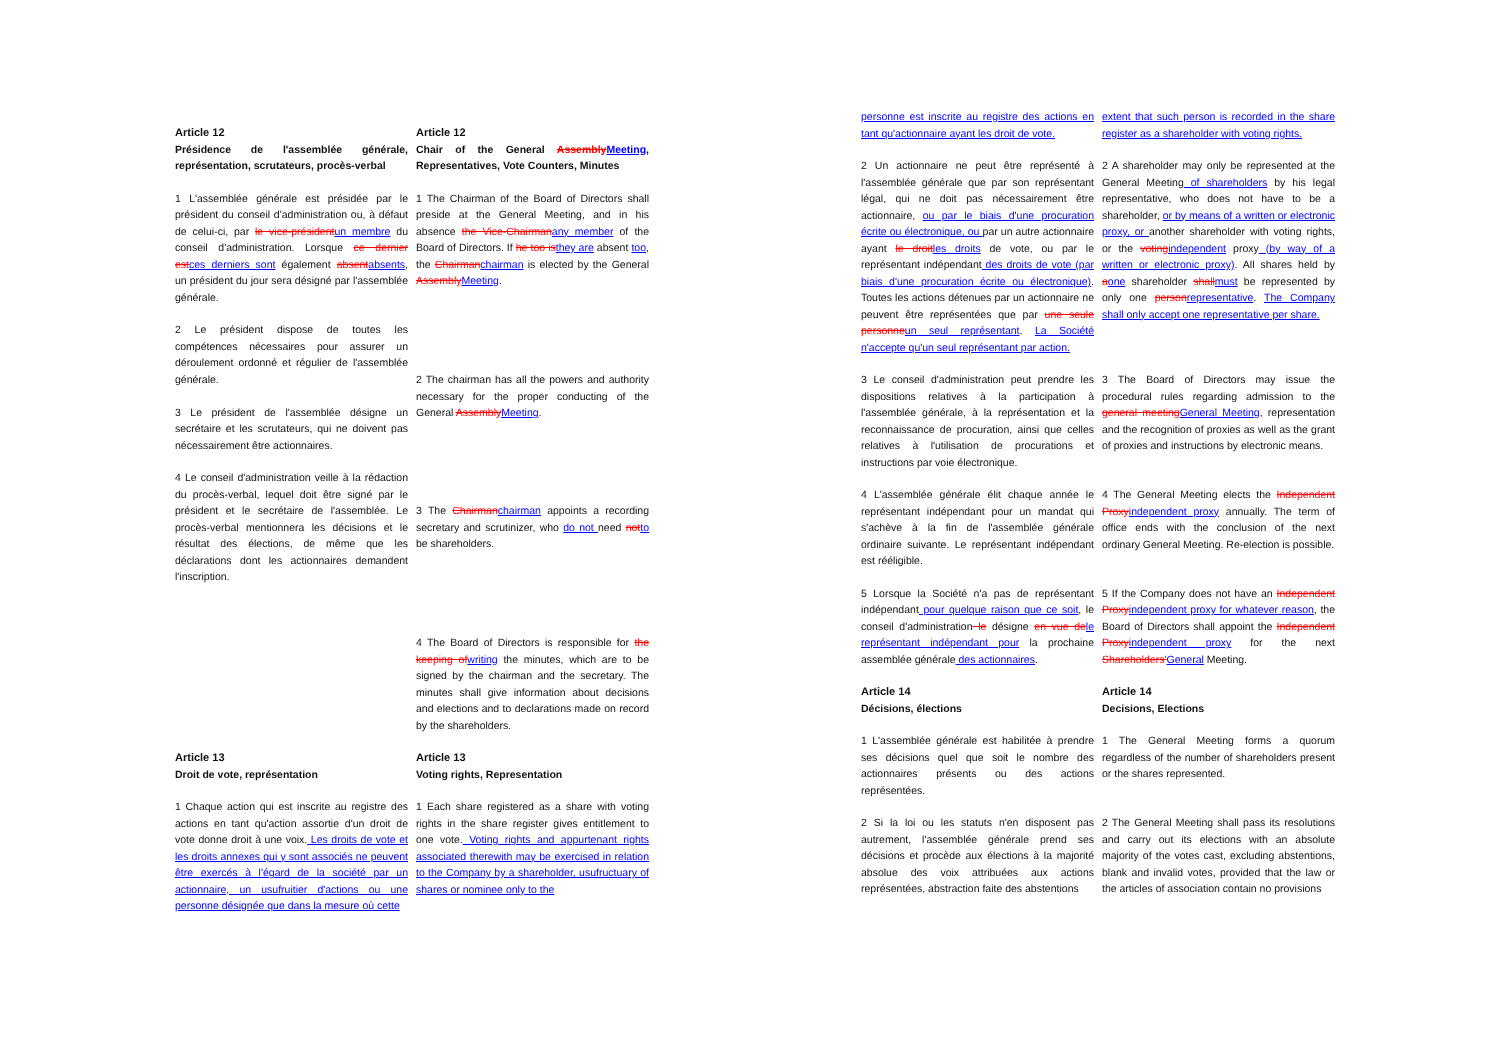Article 12
Présidence de l'assemblée générale, représentation, scrutateurs, procès-verbal
Article 12
Chair of the General Assembly Meeting, Representatives, Vote Counters, Minutes
1 L'assemblée générale est présidée par le président du conseil d'administration ou, à défaut de celui-ci, par le vice-président un membre du conseil d'administration. Lorsque ce dernier est ces derniers sont également absent absents, un président du jour sera désigné par l'assemblée générale.
1 The Chairman of the Board of Directors shall preside at the General Meeting, and in his absence the Vice-Chairman any member of the Board of Directors. If he too is they are absent too, the Chairman chairman is elected by the General Assembly Meeting.
2 Le président dispose de toutes les compétences nécessaires pour assurer un déroulement ordonné et régulier de l'assemblée générale.
3 Le président de l'assemblée désigne un secrétaire et les scrutateurs, qui ne doivent pas nécessairement être actionnaires.
2 The chairman has all the powers and authority necessary for the proper conducting of the General Assembly Meeting.
4 Le conseil d'administration veille à la rédaction du procès-verbal, lequel doit être signé par le président et le secrétaire de l'assemblée. Le procès-verbal mentionnera les décisions et le résultat des élections, de même que les déclarations dont les actionnaires demandent l'inscription.
3 The Chairman chairman appoints a recording secretary and scrutinizer, who do not need not to be shareholders.
4 The Board of Directors is responsible for the keeping of writing the minutes, which are to be signed by the chairman and the secretary. The minutes shall give information about decisions and elections and to declarations made on record by the shareholders.
Article 13
Droit de vote, représentation
Article 13
Voting rights, Representation
1 Chaque action qui est inscrite au registre des actions en tant qu'action assortie d'un droit de vote donne droit à une voix. Les droits de vote et les droits annexes qui y sont associés ne peuvent être exercés à l'égard de la société par un actionnaire, un usufruitier d'actions ou une personne désignée que dans la mesure où cette
1 Each share registered as a share with voting rights in the share register gives entitlement to one vote. Voting rights and appurtenant rights associated therewith may be exercised in relation to the Company by a shareholder, usufructuary of shares or nominee only to the
personne est inscrite au registre des actions en tant qu'actionnaire ayant les droit de vote.
extent that such person is recorded in the share register as a shareholder with voting rights.
2 Un actionnaire ne peut être représenté à l'assemblée générale que par son représentant légal, qui ne doit pas nécessairement être actionnaire, ou par le biais d'une procuration écrite ou électronique, ou par un autre actionnaire ayant le droit les droits de vote, ou par le représentant indépendant des droits de vote (par biais d'une procuration écrite ou électronique). Toutes les actions détenues par un actionnaire ne peuvent être représentées que par une seule personne un seul représentant. La Société n'accepte qu'un seul représentant par action.
2 A shareholder may only be represented at the General Meeting of shareholders by his legal representative, who does not have to be a shareholder, or by means of a written or electronic proxy, or another shareholder with voting rights, or the voting independent proxy (by way of a written or electronic proxy). All shares held by aone shareholder shall must be represented by only one person representative. The Company shall only accept one representative per share.
3 Le conseil d'administration peut prendre les dispositions relatives à la participation à l'assemblée générale, à la représentation et la reconnaissance de procuration, ainsi que celles relatives à l'utilisation de procurations et instructions par voie électronique.
3 The Board of Directors may issue the procedural rules regarding admission to the general meeting General Meeting, representation and the recognition of proxies as well as the grant of proxies and instructions by electronic means.
4 L'assemblée générale élit chaque année le représentant indépendant pour un mandat qui s'achève à la fin de l'assemblée générale ordinaire suivante. Le représentant indépendant est rééligible.
4 The General Meeting elects the Independent Proxy independent proxy annually. The term of office ends with the conclusion of the next ordinary General Meeting. Re-election is possible.
5 Lorsque la Société n'a pas de représentant indépendant pour quelque raison que ce soit, le conseil d'administration le désigne en vue de le représentant indépendant pour la prochaine assemblée générale des actionnaires.
5 If the Company does not have an Independent Proxy independent proxy for whatever reason, the Board of Directors shall appoint the Independent Proxy independent proxy for the next Shareholders'General Meeting.
Article 14
Décisions, élections
Article 14
Decisions, Elections
1 L'assemblée générale est habilitée à prendre ses décisions quel que soit le nombre des actionnaires présents ou des actions représentées.
1 The General Meeting forms a quorum regardless of the number of shareholders present or the shares represented.
2 Si la loi ou les statuts n'en disposent pas autrement, l'assemblée générale prend ses décisions et procède aux élections à la majorité absolue des voix attribuées aux actions représentées, abstraction faite des abstentions
2 The General Meeting shall pass its resolutions and carry out its elections with an absolute majority of the votes cast, excluding abstentions, blank and invalid votes, provided that the law or the articles of association contain no provisions